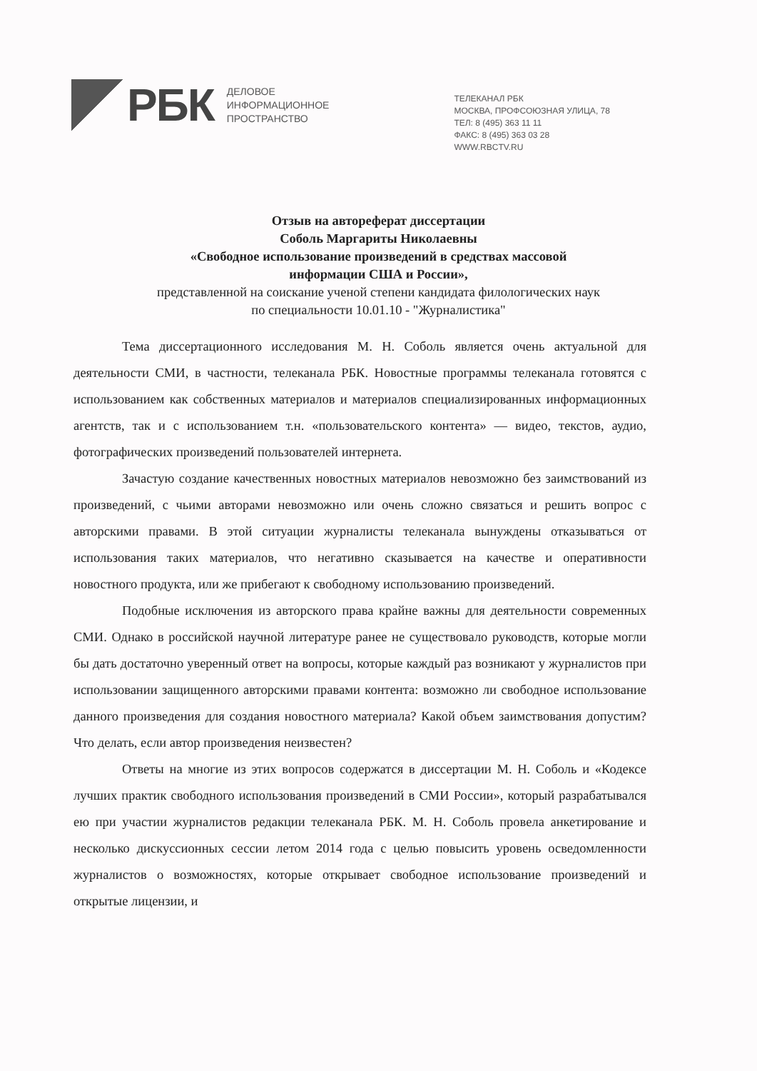РБК
ДЕЛОВОЕ
ИНФОРМАЦИОННОЕ
ПРОСТРАНСТВО
ТЕЛЕКАНАЛ РБК
МОСКВА, ПРОФСОЮЗНАЯ УЛИЦА, 78
ТЕЛ: 8 (495) 363 11 11
ФАКС: 8 (495) 363 03 28
WWW.RBCTV.RU
Отзыв на автореферат диссертации
Соболь Маргариты Николаевны
«Свободное использование произведений в средствах массовой
информации США и России»,
представленной на соискание ученой степени кандидата филологических наук
по специальности 10.01.10 - "Журналистика"
Тема диссертационного исследования М. Н. Соболь является очень актуальной для деятельности СМИ, в частности, телеканала РБК. Новостные программы телеканала готовятся с использованием как собственных материалов и материалов специализированных информационных агентств, так и с использованием т.н. «пользовательского контента» — видео, текстов, аудио, фотографических произведений пользователей интернета.
Зачастую создание качественных новостных материалов невозможно без заимствований из произведений, с чьими авторами невозможно или очень сложно связаться и решить вопрос с авторскими правами. В этой ситуации журналисты телеканала вынуждены отказываться от использования таких материалов, что негативно сказывается на качестве и оперативности новостного продукта, или же прибегают к свободному использованию произведений.
Подобные исключения из авторского права крайне важны для деятельности современных СМИ. Однако в российской научной литературе ранее не существовало руководств, которые могли бы дать достаточно уверенный ответ на вопросы, которые каждый раз возникают у журналистов при использовании защищенного авторскими правами контента: возможно ли свободное использование данного произведения для создания новостного материала? Какой объем заимствования допустим? Что делать, если автор произведения неизвестен?
Ответы на многие из этих вопросов содержатся в диссертации М. Н. Соболь и «Кодексе лучших практик свободного использования произведений в СМИ России», который разрабатывался ею при участии журналистов редакции телеканала РБК. М. Н. Соболь провела анкетирование и несколько дискуссионных сессии летом 2014 года с целью повысить уровень осведомленности журналистов о возможностях, которые открывает свободное использование произведений и открытые лицензии, и